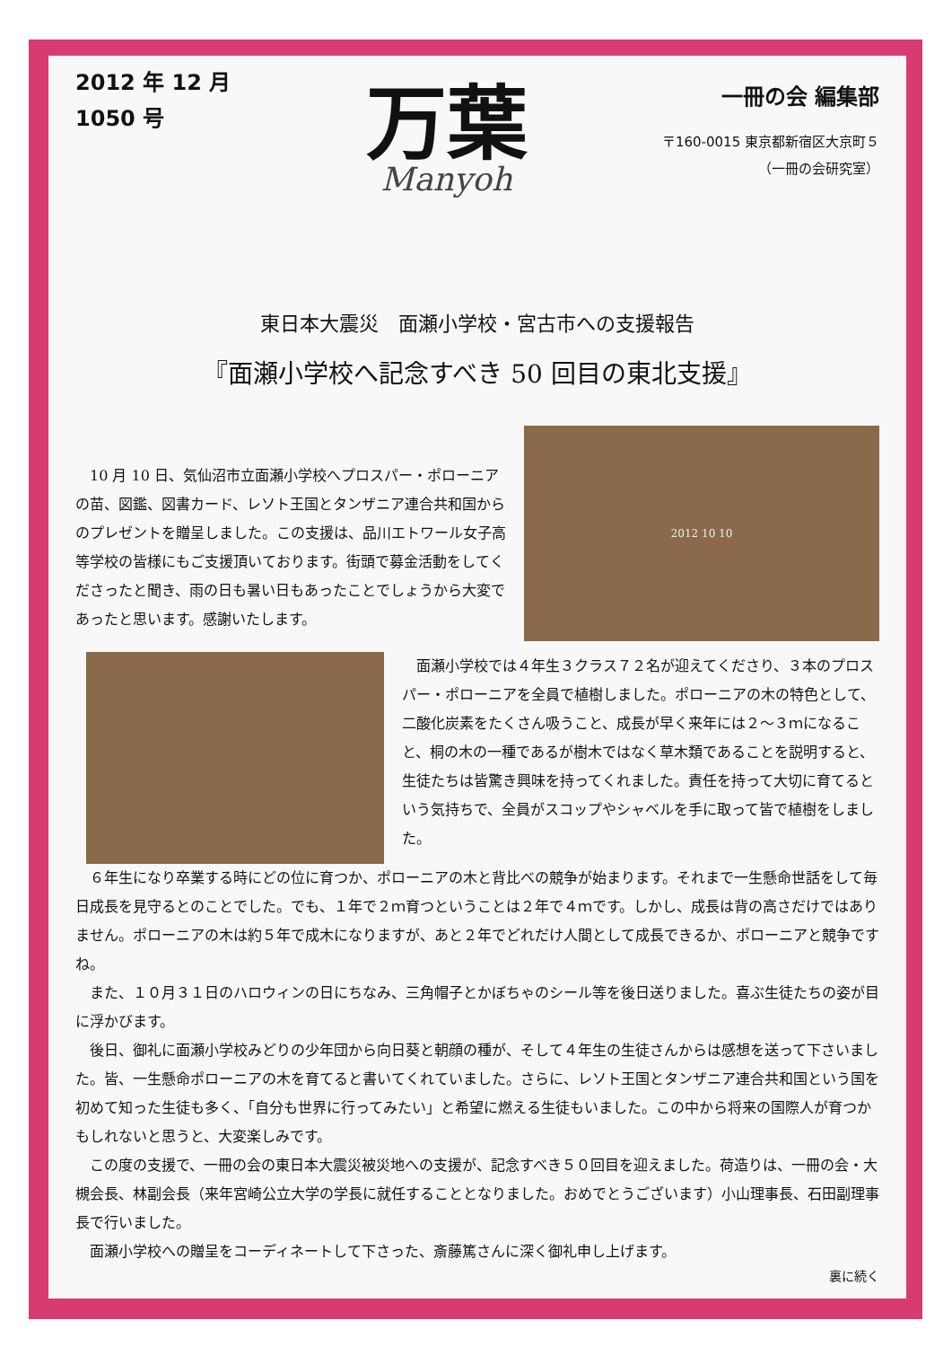2012 年 12 月
1050 号
万葉
Manyoh
一冊の会 編集部
〒160-0015 東京都新宿区大京町５
（一冊の会研究室）
東日本大震災　面瀬小学校・宮古市への支援報告
『面瀬小学校へ記念すべき 50 回目の東北支援』
10 月 10 日、気仙沼市立面瀬小学校へプロスパー・ポローニアの苗、図鑑、図書カード、レソト王国とタンザニア連合共和国からのプレゼントを贈呈しました。この支援は、品川エトワール女子高等学校の皆様にもご支援頂いております。街頭で募金活動をしてくださったと聞き、雨の日も暑い日もあったことでしょうから大変であったと思います。感謝いたします。
2012 10 10
面瀬小学校では４年生３クラス７２名が迎えてくださり、３本のプロスパー・ポローニアを全員で植樹しました。ポローニアの木の特色として、二酸化炭素をたくさん吸うこと、成長が早く来年には２～３ｍになること、桐の木の一種であるが樹木ではなく草木類であることを説明すると、生徒たちは皆驚き興味を持ってくれました。責任を持って大切に育てるという気持ちで、全員がスコップやシャベルを手に取って皆で植樹をしました。
６年生になり卒業する時にどの位に育つか、ポローニアの木と背比べの競争が始まります。それまで一生懸命世話をして毎日成長を見守るとのことでした。でも、１年で２ｍ育つということは２年で４ｍです。しかし、成長は背の高さだけではありません。ポローニアの木は約５年で成木になりますが、あと２年でどれだけ人間として成長できるか、ポローニアと競争ですね。
また、１０月３１日のハロウィンの日にちなみ、三角帽子とかぼちゃのシール等を後日送りました。喜ぶ生徒たちの姿が目に浮かびます。
後日、御礼に面瀬小学校みどりの少年団から向日葵と朝顔の種が、そして４年生の生徒さんからは感想を送って下さいました。皆、一生懸命ポローニアの木を育てると書いてくれていました。さらに、レソト王国とタンザニア連合共和国という国を初めて知った生徒も多く、「自分も世界に行ってみたい」と希望に燃える生徒もいました。この中から将来の国際人が育つかもしれないと思うと、大変楽しみです。
この度の支援で、一冊の会の東日本大震災被災地への支援が、記念すべき５０回目を迎えました。荷造りは、一冊の会・大槻会長、林副会長（来年宮崎公立大学の学長に就任することとなりました。おめでとうございます）小山理事長、石田副理事長で行いました。
面瀬小学校への贈呈をコーディネートして下さった、斎藤篤さんに深く御礼申し上げます。
裏に続く